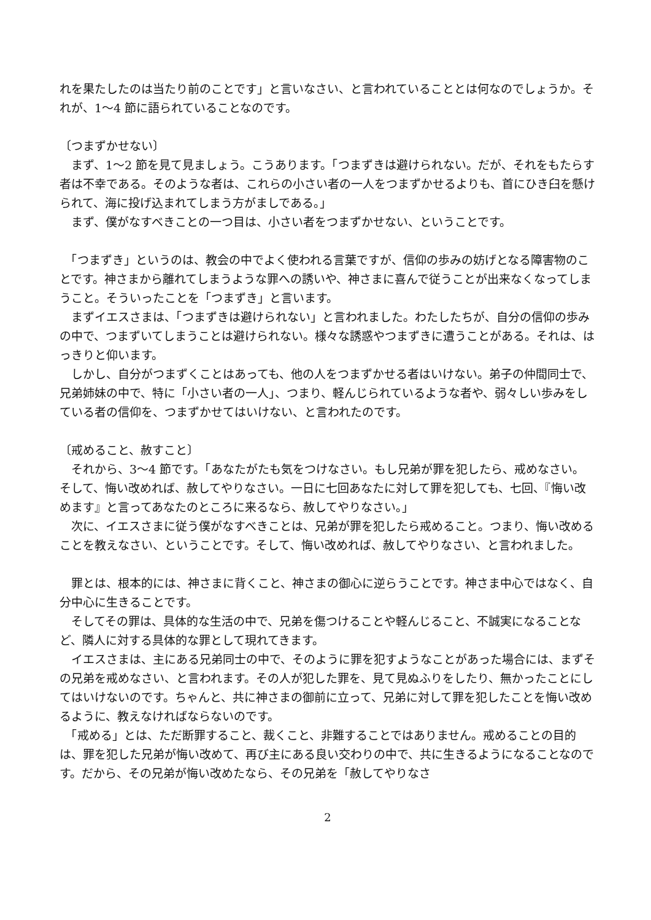れを果たしたのは当たり前のことです」と言いなさい、と言われていることとは何なのでしょうか。それが、1〜4 節に語られていることなのです。
〔つまずかせない〕
　まず、1〜2 節を見て見ましょう。こうあります。「つまずきは避けられない。だが、それをもたらす者は不幸である。そのような者は、これらの小さい者の一人をつまずかせるよりも、首にひき臼を懸けられて、海に投げ込まれてしまう方がましである。」
　まず、僕がなすべきことの一つ目は、小さい者をつまずかせない、ということです。
　「つまずき」というのは、教会の中でよく使われる言葉ですが、信仰の歩みの妨げとなる障害物のことです。神さまから離れてしまうような罪への誘いや、神さまに喜んで従うことが出来なくなってしまうこと。そういったことを「つまずき」と言います。
　まずイエスさまは、「つまずきは避けられない」と言われました。わたしたちが、自分の信仰の歩みの中で、つまずいてしまうことは避けられない。様々な誘惑やつまずきに遭うことがある。それは、はっきりと仰います。
　しかし、自分がつまずくことはあっても、他の人をつまずかせる者はいけない。弟子の仲間同士で、兄弟姉妹の中で、特に「小さい者の一人」、つまり、軽んじられているような者や、弱々しい歩みをしている者の信仰を、つまずかせてはいけない、と言われたのです。
〔戒めること、赦すこと〕
　それから、3〜4 節です。「あなたがたも気をつけなさい。もし兄弟が罪を犯したら、戒めなさい。そして、悔い改めれば、赦してやりなさい。一日に七回あなたに対して罪を犯しても、七回、『悔い改めます』と言ってあなたのところに来るなら、赦してやりなさい。」
　次に、イエスさまに従う僕がなすべきことは、兄弟が罪を犯したら戒めること。つまり、悔い改めることを教えなさい、ということです。そして、悔い改めれば、赦してやりなさい、と言われました。
　罪とは、根本的には、神さまに背くこと、神さまの御心に逆らうことです。神さま中心ではなく、自分中心に生きることです。
　そしてその罪は、具体的な生活の中で、兄弟を傷つけることや軽んじること、不誠実になることなど、隣人に対する具体的な罪として現れてきます。
　イエスさまは、主にある兄弟同士の中で、そのように罪を犯すようなことがあった場合には、まずその兄弟を戒めなさい、と言われます。その人が犯した罪を、見て見ぬふりをしたり、無かったことにしてはいけないのです。ちゃんと、共に神さまの御前に立って、兄弟に対して罪を犯したことを悔い改めるように、教えなければならないのです。
　「戒める」とは、ただ断罪すること、裁くこと、非難することではありません。戒めることの目的は、罪を犯した兄弟が悔い改めて、再び主にある良い交わりの中で、共に生きるようになることなのです。だから、その兄弟が悔い改めたなら、その兄弟を「赦してやりなさ
2